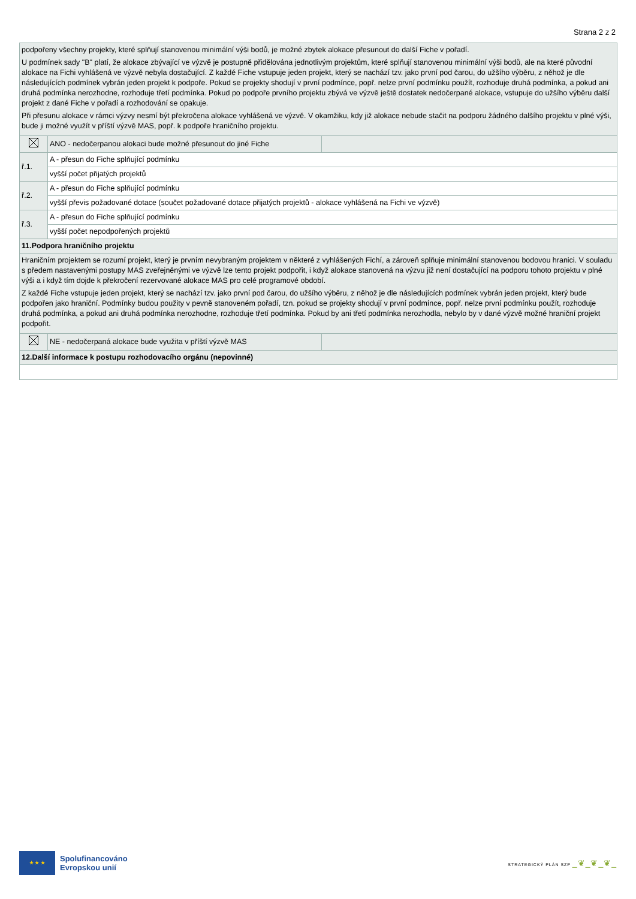Strana 2 z 2
| podpořeny všechny projekty, které splňují stanovenou minimální výši bodů, je možné zbytek alokace přesunout do další Fiche v pořadí. U podmínek sady "B" platí, že alokace zbývající ve výzvě je postupně přidělována jednotlivým projektům, které splňují stanovenou minimální výši bodů, ale na které původní alokace na Fichi vyhlášená ve výzvě nebyla dostačující. Z každé Fiche vstupuje jeden projekt, který se nachází tzv. jako první pod čarou, do užšího výběru, z něhož je dle následujících podmínek vybrán jeden projekt k podpoře. Pokud se projekty shodují v první podmínce, popř. nelze první podmínku použít, rozhoduje druhá podmínka, a pokud ani druhá podmínka nerozhodne, rozhoduje třetí podmínka. Pokud po podpoře prvního projektu zbývá ve výzvě ještě dostatek nedočerpané alokace, vstupuje do užšího výběru další projekt z dané Fiche v pořadí a rozhodování se opakuje. Při přesunu alokace v rámci výzvy nesmí být překročena alokace vyhlášená ve výzvě. V okamžiku, kdy již alokace nebude stačit na podporu žádného dalšího projektu v plné výši, bude ji možné využít v příští výzvě MAS, popř. k podpoře hraničního projektu. | | |
| | ANO - nedočerpanou alokaci bude možné přesunout do jiné Fiche | |
| ř.1. | A - přesun do Fiche splňující podmínku | |
| | vyšší počet přijatých projektů | |
| ř.2. | A - přesun do Fiche splňující podmínku | |
| | vyšší převis požadované dotace (součet požadované dotace přijatých projektů - alokace vyhlášená na Fichi ve výzvě) | |
| ř.3. | A - přesun do Fiche splňující podmínku | |
| | vyšší počet nepodpořených projektů | |
| 11.Podpora hraničního projektu | | |
| Hraničním projektem se rozumí projekt, který je prvním nevybraným projektem v některé z vyhlášených Fichí, a zároveň splňuje minimální stanovenou bodovou hranici. V souladu s předem nastavenými postupy MAS zveřejněnými ve výzvě lze tento projekt podpořit, i když alokace stanovená na výzvu již není dostačující na podporu tohoto projektu v plné výši a i když tím dojde k překročení rezervované alokace MAS pro celé programové období. Z každé Fiche vstupuje jeden projekt, který se nachází tzv. jako první pod čarou, do užšího výběru, z něhož je dle následujících podmínek vybrán jeden projekt, který bude podpořen jako hraniční. Podmínky budou použity v pevně stanoveném pořadí, tzn. pokud se projekty shodují v první podmínce, popř. nelze první podmínku použít, rozhoduje druhá podmínka, a pokud ani druhá podmínka nerozhodne, rozhoduje třetí podmínka. Pokud by ani třetí podmínka nerozhodla, nebylo by v dané výzvě možné hraniční projekt podpořit. | | |
| | NE - nedočerpaná alokace bude využita v příští výzvě MAS | |
| 12.Další informace k postupu rozhodovacího orgánu (nepovinné) | | |
★ ★ ★
Spolufinancováno
Evropskou unií
STRATEGICKÝ PLÁN SZP _❦_❦_❦_